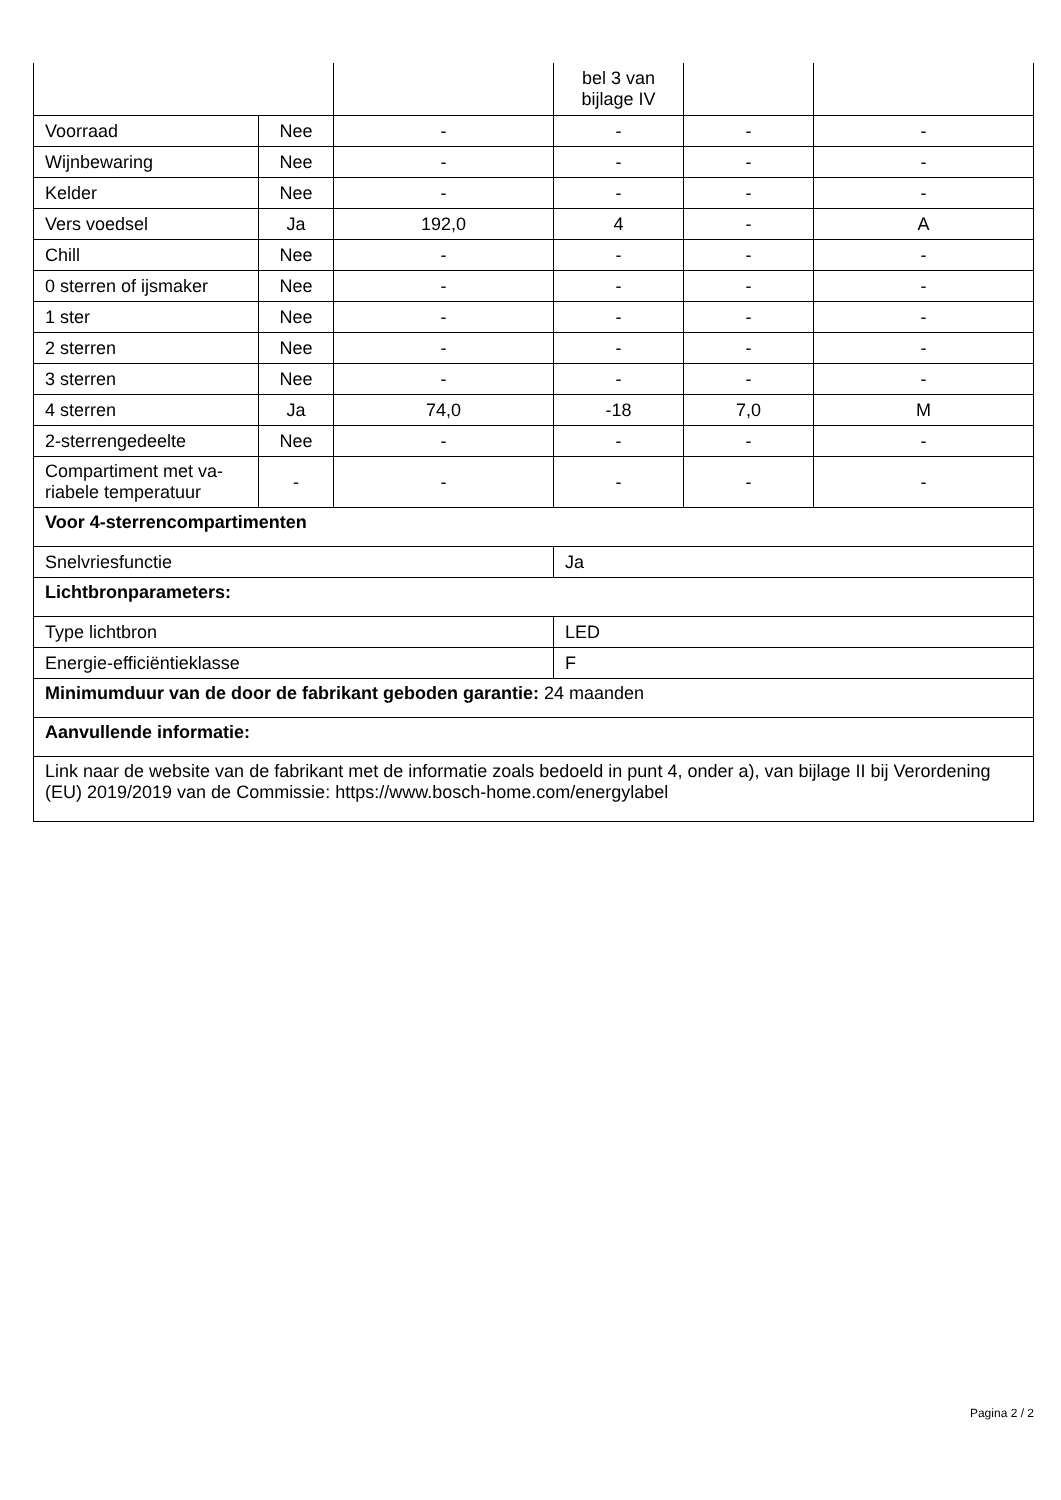| | | | bel 3 van bijlage IV | | |
| Voorraad | Nee | - | - | - | - |
| Wijnbewaring | Nee | - | - | - | - |
| Kelder | Nee | - | - | - | - |
| Vers voedsel | Ja | 192,0 | 4 | - | A |
| Chill | Nee | - | - | - | - |
| 0 sterren of ijsmaker | Nee | - | - | - | - |
| 1 ster | Nee | - | - | - | - |
| 2 sterren | Nee | - | - | - | - |
| 3 sterren | Nee | - | - | - | - |
| 4 sterren | Ja | 74,0 | -18 | 7,0 | M |
| 2-sterrengedeelte | Nee | - | - | - | - |
| Compartiment met va­riabele temperatuur | - | - | - | - | - |
| Voor 4-sterrencompartimenten | | | | | |
| Snelvriesfunctie | | | Ja | | |
| Lichtbronparameters: | | | | | |
| Type lichtbron | | | LED | | |
| Energie-efficiëntieklasse | | | F | | |
| Minimumduur van de door de fabrikant geboden garantie: 24 maanden | | | | | |
| Aanvullende informatie: | | | | | |
| Link naar de website van de fabrikant met de informatie zoals bedoeld in punt 4, onder a), van bijlage II bij Verordening (EU) 2019/2019 van de Commissie: https://www.bosch-home.com/energylabel | | | | | |
Pagina 2 / 2